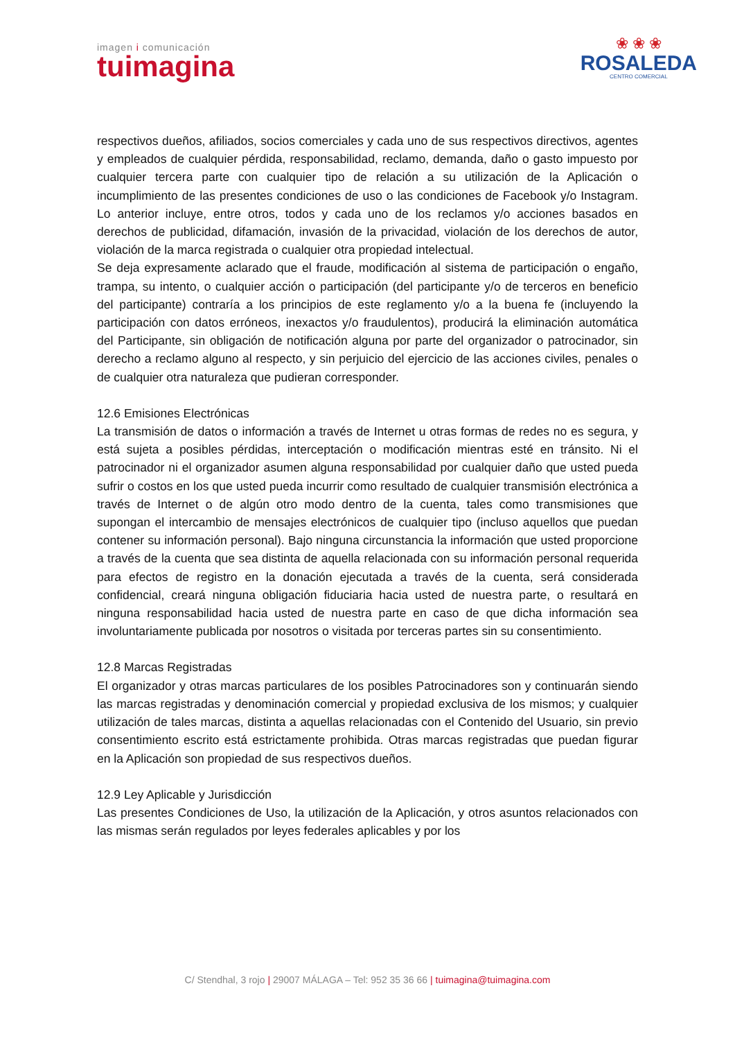imagen i comunicación
tuimagina
❀ ❀ ❀
ROSALEDA
CENTRO COMERCIAL
respectivos dueños, afiliados, socios comerciales y cada uno de sus respectivos directivos, agentes y empleados de cualquier pérdida, responsabilidad, reclamo, demanda, daño o gasto impuesto por cualquier tercera parte con cualquier tipo de relación a su utilización de la Aplicación o incumplimiento de las presentes condiciones de uso o las condiciones de Facebook y/o Instagram. Lo anterior incluye, entre otros, todos y cada uno de los reclamos y/o acciones basados en derechos de publicidad, difamación, invasión de la privacidad, violación de los derechos de autor, violación de la marca registrada o cualquier otra propiedad intelectual.
Se deja expresamente aclarado que el fraude, modificación al sistema de participación o engaño, trampa, su intento, o cualquier acción o participación (del participante y/o de terceros en beneficio del participante) contraría a los principios de este reglamento y/o a la buena fe (incluyendo la participación con datos erróneos, inexactos y/o fraudulentos), producirá la eliminación automática del Participante, sin obligación de notificación alguna por parte del organizador o patrocinador, sin derecho a reclamo alguno al respecto, y sin perjuicio del ejercicio de las acciones civiles, penales o de cualquier otra naturaleza que pudieran corresponder.
12.6 Emisiones Electrónicas
La transmisión de datos o información a través de Internet u otras formas de redes no es segura, y está sujeta a posibles pérdidas, interceptación o modificación mientras esté en tránsito. Ni el patrocinador ni el organizador asumen alguna responsabilidad por cualquier daño que usted pueda sufrir o costos en los que usted pueda incurrir como resultado de cualquier transmisión electrónica a través de Internet o de algún otro modo dentro de la cuenta, tales como transmisiones que supongan el intercambio de mensajes electrónicos de cualquier tipo (incluso aquellos que puedan contener su información personal). Bajo ninguna circunstancia la información que usted proporcione a través de la cuenta que sea distinta de aquella relacionada con su información personal requerida para efectos de registro en la donación ejecutada a través de la cuenta, será considerada confidencial, creará ninguna obligación fiduciaria hacia usted de nuestra parte, o resultará en ninguna responsabilidad hacia usted de nuestra parte en caso de que dicha información sea involuntariamente publicada por nosotros o visitada por terceras partes sin su consentimiento.
12.8 Marcas Registradas
El organizador y otras marcas particulares de los posibles Patrocinadores son y continuarán siendo las marcas registradas y denominación comercial y propiedad exclusiva de los mismos; y cualquier utilización de tales marcas, distinta a aquellas relacionadas con el Contenido del Usuario, sin previo consentimiento escrito está estrictamente prohibida. Otras marcas registradas que puedan figurar en la Aplicación son propiedad de sus respectivos dueños.
12.9 Ley Aplicable y Jurisdicción
Las presentes Condiciones de Uso, la utilización de la Aplicación, y otros asuntos relacionados con las mismas serán regulados por leyes federales aplicables y por los
C/ Stendhal, 3 rojo | 29007 MÁLAGA – Tel: 952 35 36 66 | tuimagina@tuimagina.com